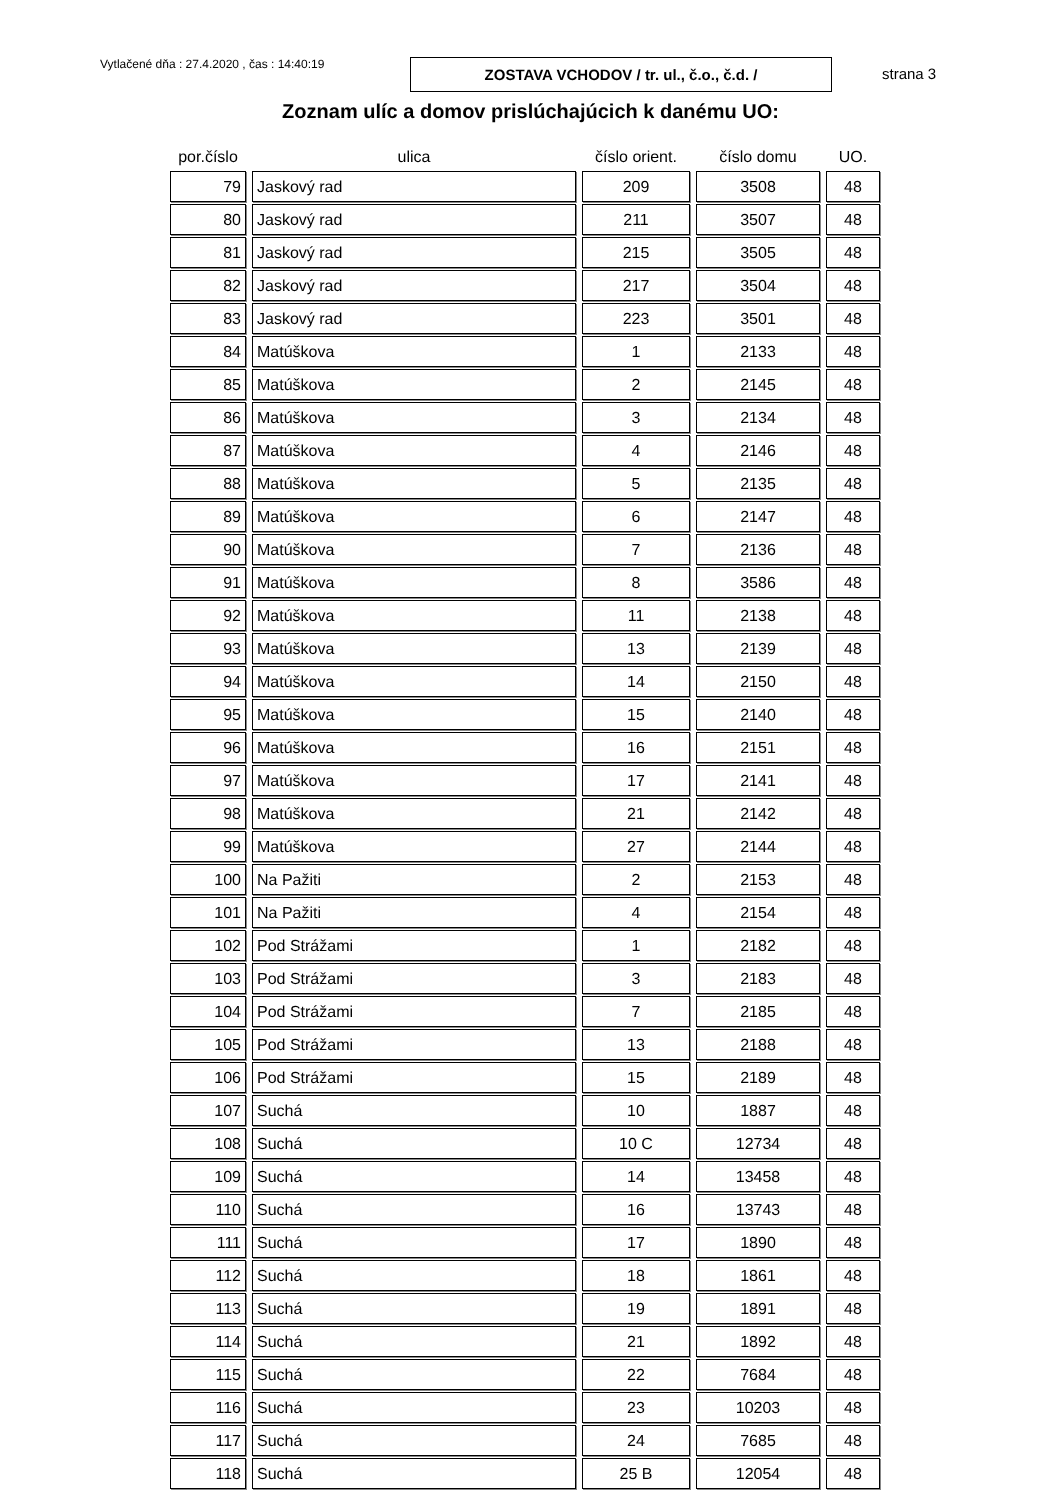Vytlačené dňa : 27.4.2020 , čas : 14:40:19
ZOSTAVA VCHODOV / tr. ul., č.o., č.d. /
strana 3
Zoznam ulíc a domov prislúchajúcich k danému UO:
| por.číslo | ulica | číslo orient. | číslo domu | UO. |
| --- | --- | --- | --- | --- |
| 79 | Jaskový rad | 209 | 3508 | 48 |
| 80 | Jaskový rad | 211 | 3507 | 48 |
| 81 | Jaskový rad | 215 | 3505 | 48 |
| 82 | Jaskový rad | 217 | 3504 | 48 |
| 83 | Jaskový rad | 223 | 3501 | 48 |
| 84 | Matúškova | 1 | 2133 | 48 |
| 85 | Matúškova | 2 | 2145 | 48 |
| 86 | Matúškova | 3 | 2134 | 48 |
| 87 | Matúškova | 4 | 2146 | 48 |
| 88 | Matúškova | 5 | 2135 | 48 |
| 89 | Matúškova | 6 | 2147 | 48 |
| 90 | Matúškova | 7 | 2136 | 48 |
| 91 | Matúškova | 8 | 3586 | 48 |
| 92 | Matúškova | 11 | 2138 | 48 |
| 93 | Matúškova | 13 | 2139 | 48 |
| 94 | Matúškova | 14 | 2150 | 48 |
| 95 | Matúškova | 15 | 2140 | 48 |
| 96 | Matúškova | 16 | 2151 | 48 |
| 97 | Matúškova | 17 | 2141 | 48 |
| 98 | Matúškova | 21 | 2142 | 48 |
| 99 | Matúškova | 27 | 2144 | 48 |
| 100 | Na Pažiti | 2 | 2153 | 48 |
| 101 | Na Pažiti | 4 | 2154 | 48 |
| 102 | Pod Strážami | 1 | 2182 | 48 |
| 103 | Pod Strážami | 3 | 2183 | 48 |
| 104 | Pod Strážami | 7 | 2185 | 48 |
| 105 | Pod Strážami | 13 | 2188 | 48 |
| 106 | Pod Strážami | 15 | 2189 | 48 |
| 107 | Suchá | 10 | 1887 | 48 |
| 108 | Suchá | 10 C | 12734 | 48 |
| 109 | Suchá | 14 | 13458 | 48 |
| 110 | Suchá | 16 | 13743 | 48 |
| 111 | Suchá | 17 | 1890 | 48 |
| 112 | Suchá | 18 | 1861 | 48 |
| 113 | Suchá | 19 | 1891 | 48 |
| 114 | Suchá | 21 | 1892 | 48 |
| 115 | Suchá | 22 | 7684 | 48 |
| 116 | Suchá | 23 | 10203 | 48 |
| 117 | Suchá | 24 | 7685 | 48 |
| 118 | Suchá | 25 B | 12054 | 48 |